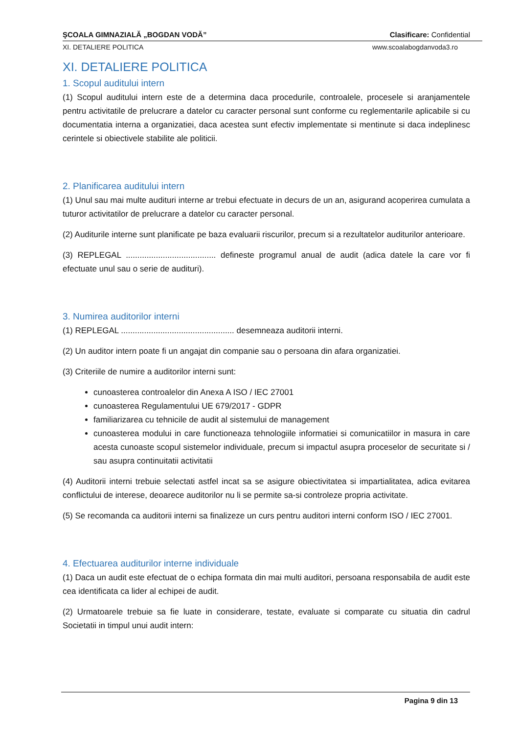ŞCOALA GIMNAZIALĂ „BOGDAN VODĂ” Clasificare: Confidential
XI. DETALIERE POLITICA www.scoalabogdanvoda3.ro
XI. DETALIERE POLITICA
1. Scopul auditului intern
(1) Scopul auditului intern este de a determina daca procedurile, controalele, procesele si aranjamentele pentru activitatile de prelucrare a datelor cu caracter personal sunt conforme cu reglementarile aplicabile si cu documentatia interna a organizatiei, daca acestea sunt efectiv implementate si mentinute si daca indeplinesc cerintele si obiectivele stabilite ale politicii.
2. Planificarea auditului intern
(1) Unul sau mai multe audituri interne ar trebui efectuate in decurs de un an, asigurand acoperirea cumulata a tuturor activitatilor de prelucrare a datelor cu caracter personal.
(2) Auditurile interne sunt planificate pe baza evaluarii riscurilor, precum si a rezultatelor auditurilor anterioare.
(3) REPLEGAL ....................................... defineste programul anual de audit (adica datele la care vor fi efectuate unul sau o serie de audituri).
3. Numirea auditorilor interni
(1) REPLEGAL ................................................. desemneaza auditorii interni.
(2) Un auditor intern poate fi un angajat din companie sau o persoana din afara organizatiei.
(3) Criteriile de numire a auditorilor interni sunt:
cunoasterea controalelor din Anexa A ISO / IEC 27001
cunoasterea Regulamentului UE 679/2017 - GDPR
familiarizarea cu tehnicile de audit al sistemului de management
cunoasterea modului in care functioneaza tehnologiile informatiei si comunicatiilor in masura in care acesta cunoaste scopul sistemelor individuale, precum si impactul asupra proceselor de securitate si / sau asupra continuitatii activitatii
(4) Auditorii interni trebuie selectati astfel incat sa se asigure obiectivitatea si impartialitatea, adica evitarea conflictului de interese, deoarece auditorilor nu li se permite sa-si controleze propria activitate.
(5) Se recomanda ca auditorii interni sa finalizeze un curs pentru auditori interni conform ISO / IEC 27001.
4. Efectuarea auditurilor interne individuale
(1) Daca un audit este efectuat de o echipa formata din mai multi auditori, persoana responsabila de audit este cea identificata ca lider al echipei de audit.
(2) Urmatoarele trebuie sa fie luate in considerare, testate, evaluate si comparate cu situatia din cadrul Societatii in timpul unui audit intern:
Pagina 9 din 13